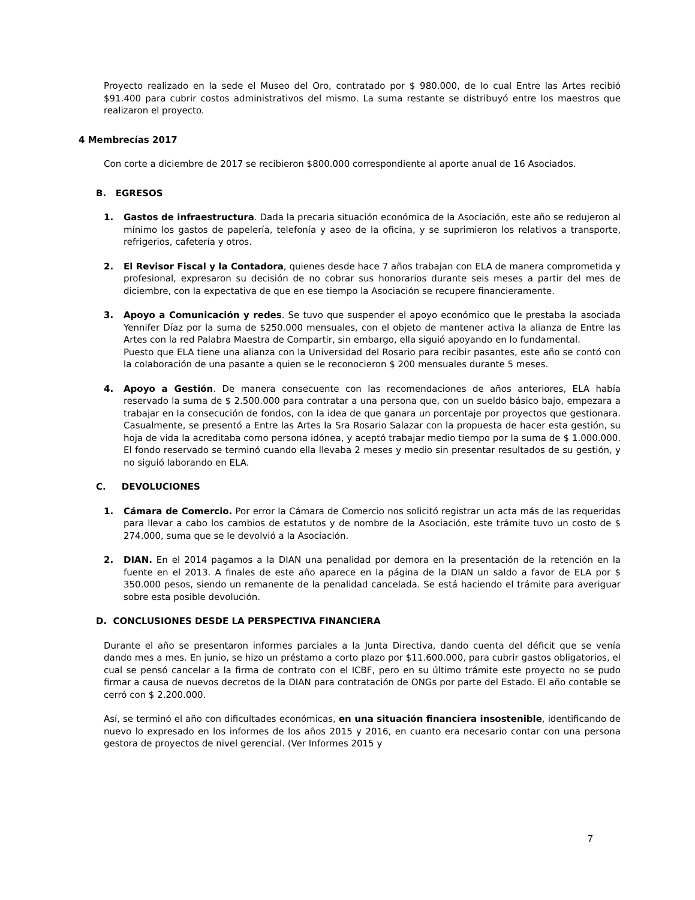Proyecto realizado en la sede el Museo del Oro, contratado por $ 980.000, de lo cual Entre las Artes recibió $91.400 para cubrir costos administrativos del mismo. La suma restante se distribuyó entre los maestros que realizaron el proyecto.
4 Membrecías 2017
Con corte a diciembre de 2017 se recibieron $800.000 correspondiente al aporte anual de 16 Asociados.
B. EGRESOS
1. Gastos de infraestructura. Dada la precaria situación económica de la Asociación, este año se redujeron al mínimo los gastos de papelería, telefonía y aseo de la oficina, y se suprimieron los relativos a transporte, refrigerios, cafetería y otros.
2. El Revisor Fiscal y la Contadora, quienes desde hace 7 años trabajan con ELA de manera comprometida y profesional, expresaron su decisión de no cobrar sus honorarios durante seis meses a partir del mes de diciembre, con la expectativa de que en ese tiempo la Asociación se recupere financieramente.
3. Apoyo a Comunicación y redes. Se tuvo que suspender el apoyo económico que le prestaba la asociada Yennifer Díaz por la suma de $250.000 mensuales, con el objeto de mantener activa la alianza de Entre las Artes con la red Palabra Maestra de Compartir, sin embargo, ella siguió apoyando en lo fundamental.
Puesto que ELA tiene una alianza con la Universidad del Rosario para recibir pasantes, este año se contó con la colaboración de una pasante a quien se le reconocieron $ 200 mensuales durante 5 meses.
4. Apoyo a Gestión. De manera consecuente con las recomendaciones de años anteriores, ELA había reservado la suma de $ 2.500.000 para contratar a una persona que, con un sueldo básico bajo, empezara a trabajar en la consecución de fondos, con la idea de que ganara un porcentaje por proyectos que gestionara. Casualmente, se presentó a Entre las Artes la Sra Rosario Salazar con la propuesta de hacer esta gestión, su hoja de vida la acreditaba como persona idónea, y aceptó trabajar medio tiempo por la suma de $ 1.000.000. El fondo reservado se terminó cuando ella llevaba 2 meses y medio sin presentar resultados de su gestión, y no siguió laborando en ELA.
C. DEVOLUCIONES
1. Cámara de Comercio. Por error la Cámara de Comercio nos solicitó registrar un acta más de las requeridas para llevar a cabo los cambios de estatutos y de nombre de la Asociación, este trámite tuvo un costo de $ 274.000, suma que se le devolvió a la Asociación.
2. DIAN. En el 2014 pagamos a la DIAN una penalidad por demora en la presentación de la retención en la fuente en el 2013. A finales de este año aparece en la página de la DIAN un saldo a favor de ELA por $ 350.000 pesos, siendo un remanente de la penalidad cancelada. Se está haciendo el trámite para averiguar sobre esta posible devolución.
D. CONCLUSIONES DESDE LA PERSPECTIVA FINANCIERA
Durante el año se presentaron informes parciales a la Junta Directiva, dando cuenta del déficit que se venía dando mes a mes. En junio, se hizo un préstamo a corto plazo por $11.600.000, para cubrir gastos obligatorios, el cual se pensó cancelar a la firma de contrato con el ICBF, pero en su último trámite este proyecto no se pudo firmar a causa de nuevos decretos de la DIAN para contratación de ONGs por parte del Estado. El año contable se cerró con $ 2.200.000.
Así, se terminó el año con dificultades económicas, en una situación financiera insostenible, identificando de nuevo lo expresado en los informes de los años 2015 y 2016, en cuanto era necesario contar con una persona gestora de proyectos de nivel gerencial. (Ver Informes 2015 y
7